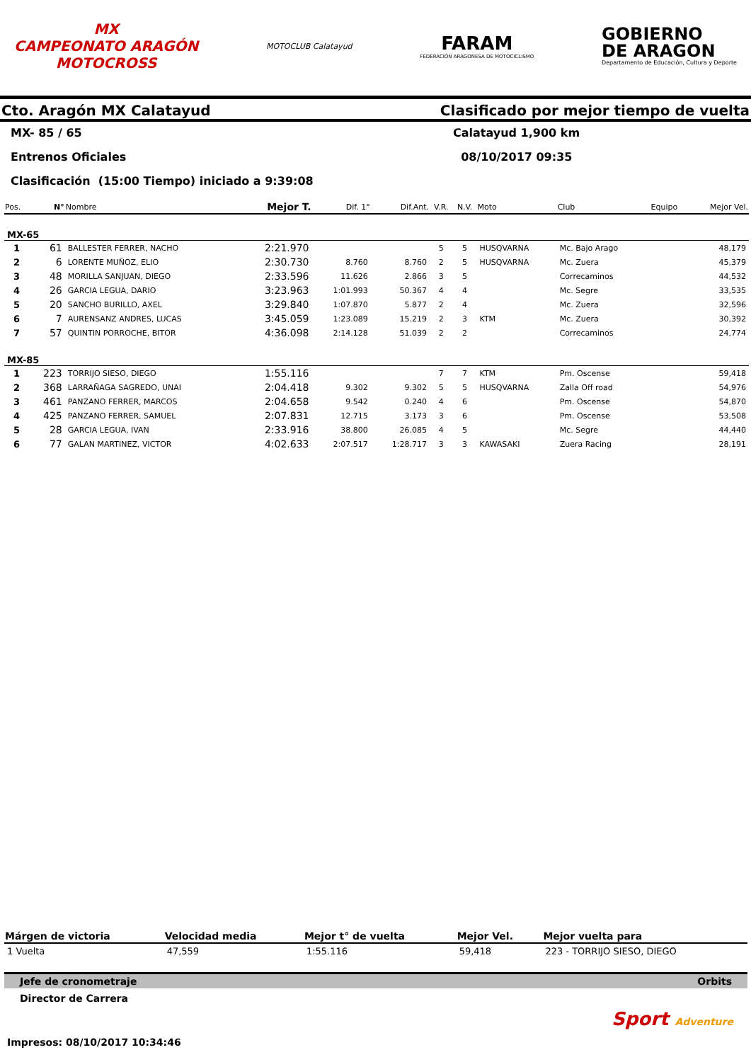MX
CAMPEONATO ARAGÓN
MOTOCROSS
MOTOCLUB Calatayud
FARAM
FEDERACIÓN ARAGONESA DE MOTOCICLISMO
GOBIERNO
DE ARAGON
Departamento de Educación, Cultura y Deporte
Cto. Aragón MX Calatayud Clasificado por mejor tiempo de vuelta
MX- 85 / 65 Calatayud 1,900 km
Entrenos Oficiales 08/10/2017 09:35
Clasificación (15:00 Tiempo) iniciado a 9:39:08
| Pos. | N° | Nombre | Mejor T. | Dif. 1° | Dif.Ant. | V.R. | N.V. | Moto | Club | Equipo | Mejor Vel. |
| --- | --- | --- | --- | --- | --- | --- | --- | --- | --- | --- | --- |
| MX-65 | | | | | | | | | | | |
| 1 | 61 | BALLESTER FERRER, NACHO | 2:21.970 | | | 5 | 5 | HUSQVARNA | Mc. Bajo Arago | | 48,179 |
| 2 | 6 | LORENTE MUÑOZ, ELIO | 2:30.730 | 8.760 | 8.760 | 2 | 5 | HUSQVARNA | Mc. Zuera | | 45,379 |
| 3 | 48 | MORILLA SANJUAN, DIEGO | 2:33.596 | 11.626 | 2.866 | 3 | 5 | | Correcaminos | | 44,532 |
| 4 | 26 | GARCIA LEGUA, DARIO | 3:23.963 | 1:01.993 | 50.367 | 4 | 4 | | Mc. Segre | | 33,535 |
| 5 | 20 | SANCHO BURILLO, AXEL | 3:29.840 | 1:07.870 | 5.877 | 2 | 4 | | Mc. Zuera | | 32,596 |
| 6 | 7 | AURENSANZ ANDRES, LUCAS | 3:45.059 | 1:23.089 | 15.219 | 2 | 3 | KTM | Mc. Zuera | | 30,392 |
| 7 | 57 | QUINTIN PORROCHE, BITOR | 4:36.098 | 2:14.128 | 51.039 | 2 | 2 | | Correcaminos | | 24,774 |
| MX-85 | | | | | | | | | | | |
| 1 | 223 | TORRIJO SIESO, DIEGO | 1:55.116 | | | 7 | 7 | KTM | Pm. Oscense | | 59,418 |
| 2 | 368 | LARRAÑAGA SAGREDO, UNAI | 2:04.418 | 9.302 | 9.302 | 5 | 5 | HUSQVARNA | Zalla Off road | | 54,976 |
| 3 | 461 | PANZANO FERRER, MARCOS | 2:04.658 | 9.542 | 0.240 | 4 | 6 | | Pm. Oscense | | 54,870 |
| 4 | 425 | PANZANO FERRER, SAMUEL | 2:07.831 | 12.715 | 3.173 | 3 | 6 | | Pm. Oscense | | 53,508 |
| 5 | 28 | GARCIA LEGUA, IVAN | 2:33.916 | 38.800 | 26.085 | 4 | 5 | | Mc. Segre | | 44,440 |
| 6 | 77 | GALAN MARTINEZ, VICTOR | 4:02.633 | 2:07.517 | 1:28.717 | 3 | 3 | KAWASAKI | Zuera Racing | | 28,191 |
| Márgen de victoria | Velocidad media | Mejor t° de vuelta | Mejor Vel. | Mejor vuelta para |
| --- | --- | --- | --- | --- |
| 1 Vuelta | 47,559 | 1:55.116 | 59,418 | 223 - TORRIJO SIESO, DIEGO |
Jefe de cronometraje Orbits
Director de Carrera
Sport Adventure
Impresos: 08/10/2017 10:34:46